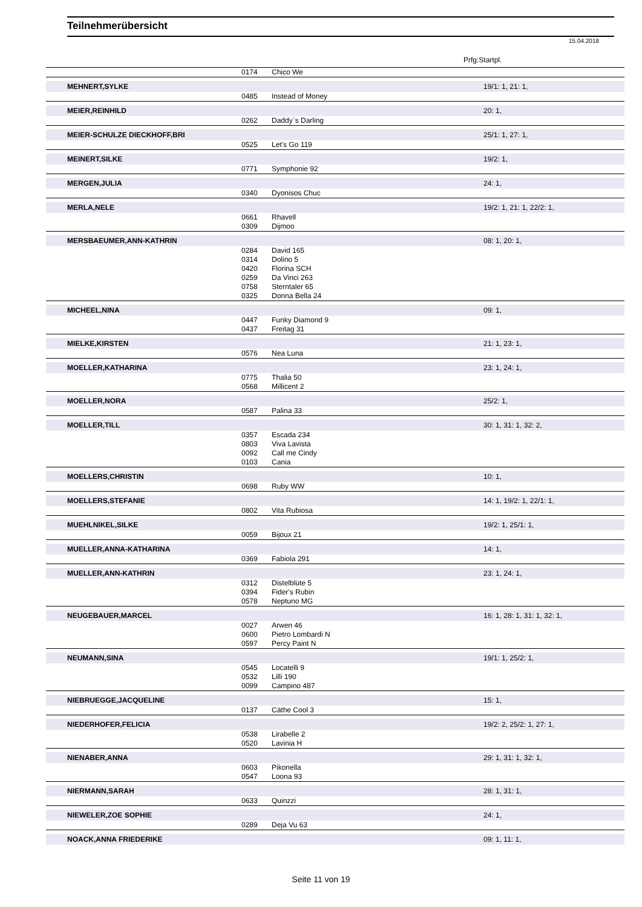Teilnehmerübersicht
15.04.2018
Prfg:Startpl.
| | 0174 | Chico We | |
| MEHNERT,SYLKE | | | 19/1: 1, 21: 1, |
| | 0485 | Instead of Money | |
| MEIER,REINHILD | | | 20: 1, |
| | 0262 | Daddy`s Darling | |
| MEIER-SCHULZE DIECKHOFF,BRI | | | 25/1: 1, 27: 1, |
| | 0525 | Let's Go 119 | |
| MEINERT,SILKE | | | 19/2: 1, |
| | 0771 | Symphonie 92 | |
| MERGEN,JULIA | | | 24: 1, |
| | 0340 | Dyonisos Chuc | |
| MERLA,NELE | | | 19/2: 1, 21: 1, 22/2: 1, |
| | 0661 | Rhavell | |
| | 0309 | Dijmoo | |
| MERSBAEUMER,ANN-KATHRIN | | | 08: 1, 20: 1, |
| | 0284 | David 165 | |
| | 0314 | Dolino 5 | |
| | 0420 | Florina SCH | |
| | 0259 | Da Vinci 263 | |
| | 0758 | Sterntaler 65 | |
| | 0325 | Donna Bella 24 | |
| MICHEEL,NINA | | | 09: 1, |
| | 0447 | Funky Diamond 9 | |
| | 0437 | Freitag 31 | |
| MIELKE,KIRSTEN | | | 21: 1, 23: 1, |
| | 0576 | Nea Luna | |
| MOELLER,KATHARINA | | | 23: 1, 24: 1, |
| | 0775 | Thalia 50 | |
| | 0568 | Millicent 2 | |
| MOELLER,NORA | | | 25/2: 1, |
| | 0587 | Palina 33 | |
| MOELLER,TILL | | | 30: 1, 31: 1, 32: 2, |
| | 0357 | Escada 234 | |
| | 0803 | Viva Lavista | |
| | 0092 | Call me Cindy | |
| | 0103 | Cania | |
| MOELLERS,CHRISTIN | | | 10: 1, |
| | 0698 | Ruby WW | |
| MOELLERS,STEFANIE | | | 14: 1, 19/2: 1, 22/1: 1, |
| | 0802 | Vita Rubiosa | |
| MUEHLNIKEL,SILKE | | | 19/2: 1, 25/1: 1, |
| | 0059 | Bijoux 21 | |
| MUELLER,ANNA-KATHARINA | | | 14: 1, |
| | 0369 | Fabiola 291 | |
| MUELLER,ANN-KATHRIN | | | 23: 1, 24: 1, |
| | 0312 | Distelblüte 5 | |
| | 0394 | Fider's Rubin | |
| | 0578 | Neptuno MG | |
| NEUGEBAUER,MARCEL | | | 16: 1, 28: 1, 31: 1, 32: 1, |
| | 0027 | Arwen 46 | |
| | 0600 | Pietro Lombardi N | |
| | 0597 | Percy Paint N | |
| NEUMANN,SINA | | | 19/1: 1, 25/2: 1, |
| | 0545 | Locatelli 9 | |
| | 0532 | Lilli 190 | |
| | 0099 | Campino 487 | |
| NIEBRUEGGE,JACQUELINE | | | 15: 1, |
| | 0137 | Cäthe Cool 3 | |
| NIEDERHOFER,FELICIA | | | 19/2: 2, 25/2: 1, 27: 1, |
| | 0538 | Lirabelle 2 | |
| | 0520 | Lavinia H | |
| NIENABER,ANNA | | | 29: 1, 31: 1, 32: 1, |
| | 0603 | Pikonella | |
| | 0547 | Loona 93 | |
| NIERMANN,SARAH | | | 28: 1, 31: 1, |
| | 0633 | Quinzzi | |
| NIEWELER,ZOE SOPHIE | | | 24: 1, |
| | 0289 | Deja Vu 63 | |
| NOACK,ANNA FRIEDERIKE | | | 09: 1, 11: 1, |
Seite 11 von 19